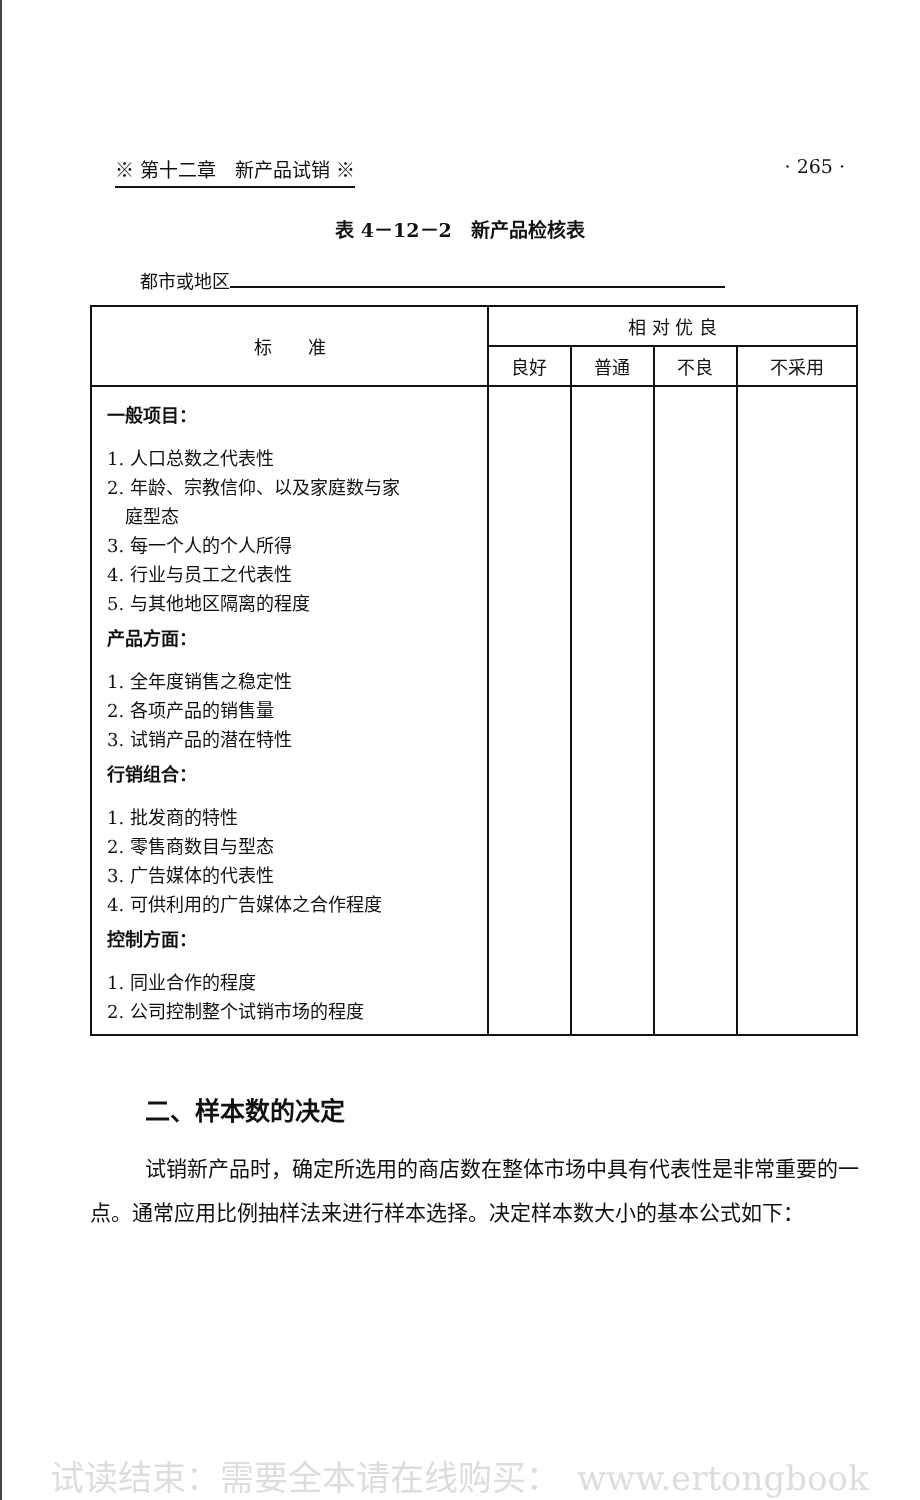※ 第十二章　新产品试销 ※ · 265 ·
表 4－12－2　新产品检核表
都市或地区
| 标 准 | 相 对 优 良 | | | |
| --- | --- | --- | --- | --- |
| | 良好 | 普通 | 不良 | 不采用 |
| 一般项目： 1. 人口总数之代表性 2. 年龄、宗教信仰、以及家庭数与家 庭型态 3. 每一个人的个人所得 4. 行业与员工之代表性 5. 与其他地区隔离的程度 产品方面： 1. 全年度销售之稳定性 2. 各项产品的销售量 3. 试销产品的潜在特性 行销组合： 1. 批发商的特性 2. 零售商数目与型态 3. 广告媒体的代表性 4. 可供利用的广告媒体之合作程度 控制方面： 1. 同业合作的程度 2. 公司控制整个试销市场的程度 | | | | |
二、样本数的决定
试销新产品时，确定所选用的商店数在整体市场中具有代表性是非常重要的一点。通常应用比例抽样法来进行样本选择。决定样本数大小的基本公式如下：
试读结束：需要全本请在线购买：　www.ertongbook